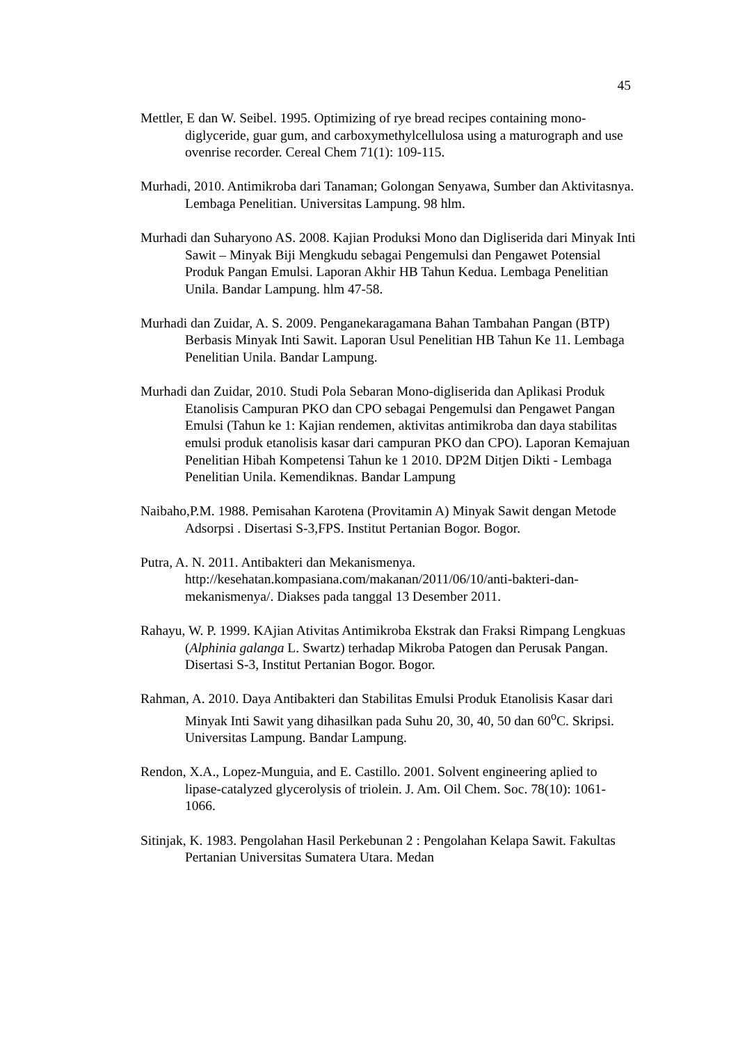45
Mettler, E dan W. Seibel. 1995. Optimizing of rye bread recipes containing mono-diglyceride, guar gum, and carboxymethylcellulosa using a maturograph and use ovenrise recorder. Cereal Chem 71(1): 109-115.
Murhadi, 2010. Antimikroba dari Tanaman; Golongan Senyawa, Sumber dan Aktivitasnya. Lembaga Penelitian. Universitas Lampung. 98 hlm.
Murhadi dan Suharyono AS. 2008. Kajian Produksi Mono dan Digliserida dari Minyak Inti Sawit – Minyak Biji Mengkudu sebagai Pengemulsi dan Pengawet Potensial Produk Pangan Emulsi. Laporan Akhir HB Tahun Kedua. Lembaga Penelitian Unila. Bandar Lampung. hlm 47-58.
Murhadi dan Zuidar, A. S. 2009. Penganekaragamana Bahan Tambahan Pangan (BTP) Berbasis Minyak Inti Sawit. Laporan Usul Penelitian HB Tahun Ke 11. Lembaga Penelitian Unila. Bandar Lampung.
Murhadi dan Zuidar, 2010. Studi Pola Sebaran Mono-digliserida dan Aplikasi Produk Etanolisis Campuran PKO dan CPO sebagai Pengemulsi dan Pengawet Pangan Emulsi (Tahun ke 1: Kajian rendemen, aktivitas antimikroba dan daya stabilitas emulsi produk etanolisis kasar dari campuran PKO dan CPO). Laporan Kemajuan Penelitian Hibah Kompetensi Tahun ke 1 2010. DP2M Ditjen Dikti - Lembaga Penelitian Unila. Kemendiknas. Bandar Lampung
Naibaho,P.M. 1988. Pemisahan Karotena (Provitamin A) Minyak Sawit dengan Metode Adsorpsi . Disertasi S-3,FPS. Institut Pertanian Bogor. Bogor.
Putra, A. N. 2011. Antibakteri dan Mekanismenya. http://kesehatan.kompasiana.com/makanan/2011/06/10/anti-bakteri-dan-mekanismenya/. Diakses pada tanggal 13 Desember 2011.
Rahayu, W. P. 1999. KAjian Ativitas Antimikroba Ekstrak dan Fraksi Rimpang Lengkuas (Alphinia galanga L. Swartz) terhadap Mikroba Patogen dan Perusak Pangan. Disertasi S-3, Institut Pertanian Bogor. Bogor.
Rahman, A. 2010. Daya Antibakteri dan Stabilitas Emulsi Produk Etanolisis Kasar dari Minyak Inti Sawit yang dihasilkan pada Suhu 20, 30, 40, 50 dan 60<sup>o</sup>C. Skripsi. Universitas Lampung. Bandar Lampung.
Rendon, X.A., Lopez-Munguia, and E. Castillo. 2001. Solvent engineering aplied to lipase-catalyzed glycerolysis of triolein. J. Am. Oil Chem. Soc. 78(10): 1061-1066.
Sitinjak, K. 1983. Pengolahan Hasil Perkebunan 2 : Pengolahan Kelapa Sawit. Fakultas Pertanian Universitas Sumatera Utara. Medan